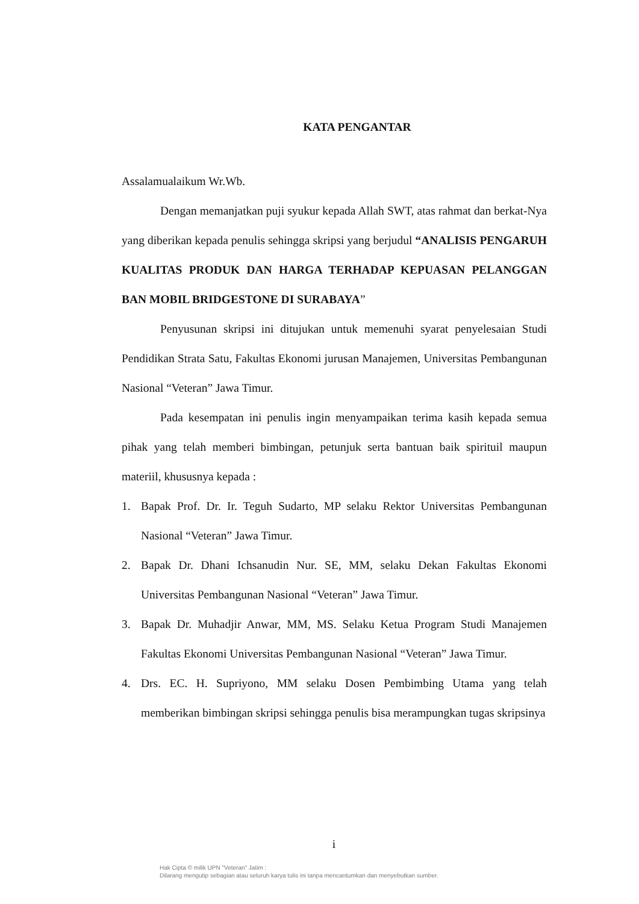KATA PENGANTAR
Assalamualaikum Wr.Wb.
Dengan memanjatkan puji syukur kepada Allah SWT, atas rahmat dan berkat-Nya yang diberikan kepada penulis sehingga skripsi yang berjudul “ANALISIS PENGARUH KUALITAS PRODUK DAN HARGA TERHADAP KEPUASAN PELANGGAN BAN MOBIL BRIDGESTONE DI SURABAYA”
Penyusunan skripsi ini ditujukan untuk memenuhi syarat penyelesaian Studi Pendidikan Strata Satu, Fakultas Ekonomi jurusan Manajemen, Universitas Pembangunan Nasional “Veteran” Jawa Timur.
Pada kesempatan ini penulis ingin menyampaikan terima kasih kepada semua pihak yang telah memberi bimbingan, petunjuk serta bantuan baik spirituil maupun materiil, khususnya kepada :
1. Bapak Prof. Dr. Ir. Teguh Sudarto, MP selaku Rektor Universitas Pembangunan Nasional “Veteran” Jawa Timur.
2. Bapak Dr. Dhani Ichsanudin Nur. SE, MM, selaku Dekan Fakultas Ekonomi Universitas Pembangunan Nasional “Veteran” Jawa Timur.
3. Bapak Dr. Muhadjir Anwar, MM, MS. Selaku Ketua Program Studi Manajemen Fakultas Ekonomi Universitas Pembangunan Nasional “Veteran” Jawa Timur.
4. Drs. EC. H. Supriyono, MM selaku Dosen Pembimbing Utama yang telah memberikan bimbingan skripsi sehingga penulis bisa merampungkan tugas skripsinya
i
Hak Cipta © milik UPN "Veteran" Jatim :
Dilarang mengutip sebagian atau seluruh karya tulis ini tanpa mencantumkan dan menyebutkan sumber.